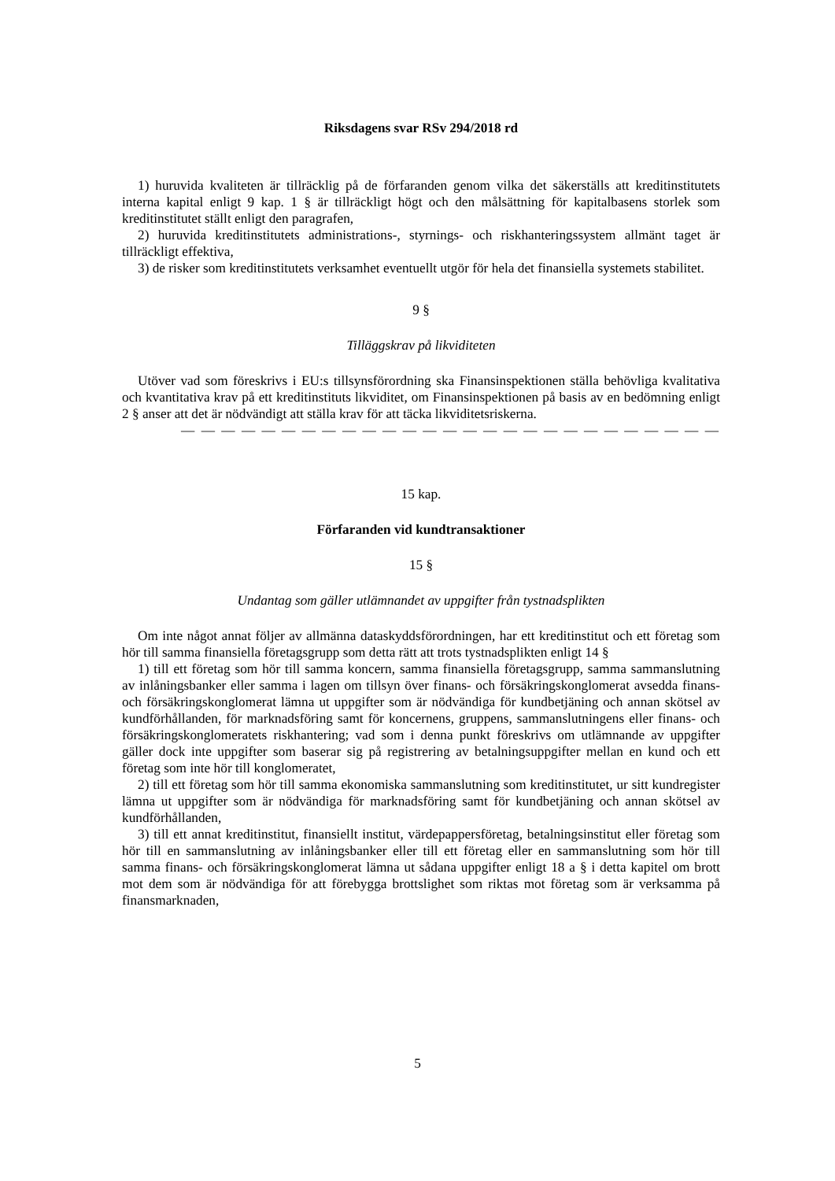Riksdagens svar RSv 294/2018 rd
1) huruvida kvaliteten är tillräcklig på de förfaranden genom vilka det säkerställs att kreditinstitutets interna kapital enligt 9 kap. 1 § är tillräckligt högt och den målsättning för kapitalbasens storlek som kreditinstitutet ställt enligt den paragrafen,
2) huruvida kreditinstitutets administrations-, styrnings- och riskhanteringssystem allmänt taget är tillräckligt effektiva,
3) de risker som kreditinstitutets verksamhet eventuellt utgör för hela det finansiella systemets stabilitet.
9 §
Tilläggskrav på likviditeten
Utöver vad som föreskrivs i EU:s tillsynsförordning ska Finansinspektionen ställa behövliga kvalitativa och kvantitativa krav på ett kreditinstituts likviditet, om Finansinspektionen på basis av en bedömning enligt 2 § anser att det är nödvändigt att ställa krav för att täcka likviditetsriskerna.
— — — — — — — — — — — — — — — — — — — — — — — — — — —
15 kap.
Förfaranden vid kundtransaktioner
15 §
Undantag som gäller utlämnandet av uppgifter från tystnadsplikten
Om inte något annat följer av allmänna dataskyddsförordningen, har ett kreditinstitut och ett företag som hör till samma finansiella företagsgrupp som detta rätt att trots tystnadsplikten enligt 14 §
1) till ett företag som hör till samma koncern, samma finansiella företagsgrupp, samma sammanslutning av inlåningsbanker eller samma i lagen om tillsyn över finans- och försäkringskonglomerat avsedda finans- och försäkringskonglomerat lämna ut uppgifter som är nödvändiga för kundbetjäning och annan skötsel av kundförhållanden, för marknadsföring samt för koncernens, gruppens, sammanslutningens eller finans- och försäkringskonglomeratets riskhantering; vad som i denna punkt föreskrivs om utlämnande av uppgifter gäller dock inte uppgifter som baserar sig på registrering av betalningsuppgifter mellan en kund och ett företag som inte hör till konglomeratet,
2) till ett företag som hör till samma ekonomiska sammanslutning som kreditinstitutet, ur sitt kundregister lämna ut uppgifter som är nödvändiga för marknadsföring samt för kundbetjäning och annan skötsel av kundförhållanden,
3) till ett annat kreditinstitut, finansiellt institut, värdepappersföretag, betalningsinstitut eller företag som hör till en sammanslutning av inlåningsbanker eller till ett företag eller en sammanslutning som hör till samma finans- och försäkringskonglomerat lämna ut sådana uppgifter enligt 18 a § i detta kapitel om brott mot dem som är nödvändiga för att förebygga brottslighet som riktas mot företag som är verksamma på finansmarknaden,
5